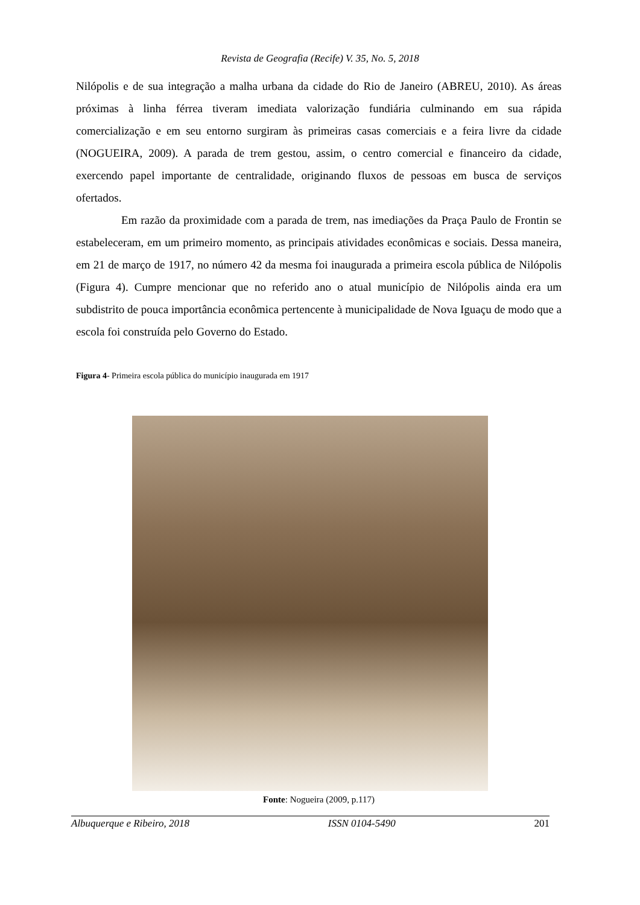Revista de Geografia (Recife) V. 35, No. 5, 2018
Nilópolis e de sua integração a malha urbana da cidade do Rio de Janeiro (ABREU, 2010). As áreas próximas à linha férrea tiveram imediata valorização fundiária culminando em sua rápida comercialização e em seu entorno surgiram às primeiras casas comerciais e a feira livre da cidade (NOGUEIRA, 2009). A parada de trem gestou, assim, o centro comercial e financeiro da cidade, exercendo papel importante de centralidade, originando fluxos de pessoas em busca de serviços ofertados.
Em razão da proximidade com a parada de trem, nas imediações da Praça Paulo de Frontin se estabeleceram, em um primeiro momento, as principais atividades econômicas e sociais. Dessa maneira, em 21 de março de 1917, no número 42 da mesma foi inaugurada a primeira escola pública de Nilópolis (Figura 4). Cumpre mencionar que no referido ano o atual município de Nilópolis ainda era um subdistrito de pouca importância econômica pertencente à municipalidade de Nova Iguaçu de modo que a escola foi construída pelo Governo do Estado.
Figura 4- Primeira escola pública do município inaugurada em 1917
Fonte: Nogueira (2009, p.117)
Albuquerque e Ribeiro, 2018 ISSN 0104-5490 201